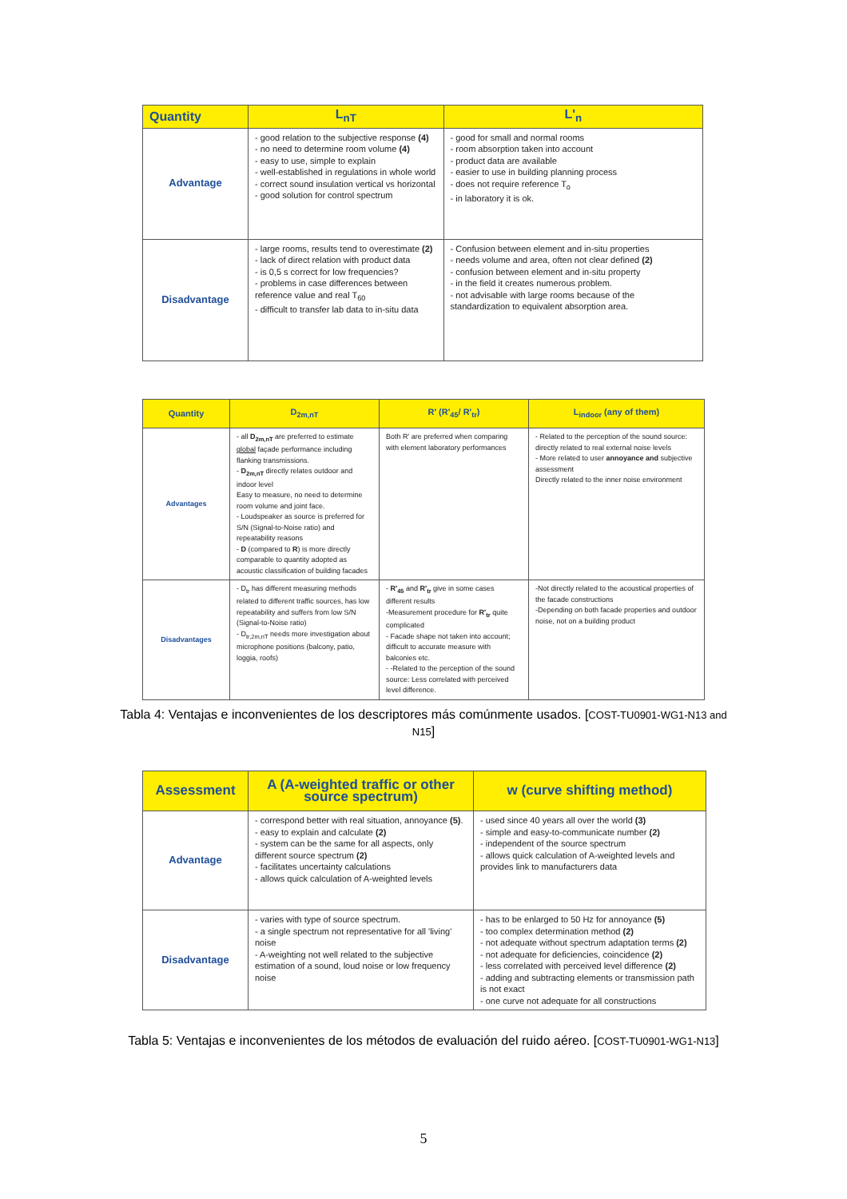| Quantity | L<sub>nT</sub> | L'<sub>n</sub> |
| --- | --- | --- |
| Advantage | - good relation to the subjective response (4) - no need to determine room volume (4) - easy to use, simple to explain - well-established in regulations in whole world - correct sound insulation vertical vs horizontal - good solution for control spectrum | - good for small and normal rooms - room absorption taken into account - product data are available - easier to use in building planning process - does not require reference T<sub>o</sub> - in laboratory it is ok. |
| Disadvantage | - large rooms, results tend to overestimate (2) - lack of direct relation with product data - is 0,5 s correct for low frequencies? - problems in case differences between reference value and real T<sub>60</sub> - difficult to transfer lab data to in-situ data | - Confusion between element and in-situ properties - needs volume and area, often not clear defined (2) - confusion between element and in-situ property - in the field it creates numerous problem. - not advisable with large rooms because of the standardization to equivalent absorption area. |
| Quantity | D<sub>2m,nT</sub> | R' (R'<sub>45</sub>/ R'<sub>tr</sub>) | L<sub>indoor</sub> (any of them) |
| --- | --- | --- | --- |
| Advantages | - all D<sub>2m,nT</sub> are preferred to estimate global façade performance including flanking transmissions. - D<sub>2m,nT</sub> directly relates outdoor and indoor level Easy to measure, no need to determine room volume and joint face. - Loudspeaker as source is preferred for S/N (Signal-to-Noise ratio) and repeatability reasons - D (compared to R ) is more directly comparable to quantity adopted as acoustic classification of building facades | Both R' are preferred when comparing with element laboratory performances | - Related to the perception of the sound source: directly related to real external noise levels - More related to user annoyance and subjective assessment Directly related to the inner noise environment |
| Disadvantages | - D<sub>tr</sub> has different measuring methods related to different traffic sources, has low repeatability and suffers from low S/N (Signal-to-Noise ratio) - D<sub>tr,2m,nT</sub> needs more investigation about microphone positions (balcony, patio, loggia, roofs) | - R'<sub>45</sub> and R'<sub>tr</sub> give in some cases different results -Measurement procedure for R'<sub>tr</sub> quite complicated - Facade shape not taken into account; difficult to accurate measure with balconies etc. - -Related to the perception of the sound source: Less correlated with perceived level difference. | -Not directly related to the acoustical properties of the facade constructions -Depending on both facade properties and outdoor noise, not on a building product |
Tabla 4: Ventajas e inconvenientes de los descriptores más comúnmente usados. [COST-TU0901-WG1-N13 and N15]
| Assessment | A (A-weighted traffic or other source spectrum) | w (curve shifting method) |
| --- | --- | --- |
| Advantage | - correspond better with real situation, annoyance (5) . - easy to explain and calculate (2) - system can be the same for all aspects, only different source spectrum (2) - facilitates uncertainty calculations - allows quick calculation of A-weighted levels | - used since 40 years all over the world (3) - simple and easy-to-communicate number (2) - independent of the source spectrum - allows quick calculation of A-weighted levels and provides link to manufacturers data |
| Disadvantage | - varies with type of source spectrum. - a single spectrum not representative for all 'living' noise - A-weighting not well related to the subjective estimation of a sound, loud noise or low frequency noise | - has to be enlarged to 50 Hz for annoyance (5) - too complex determination method (2) - not adequate without spectrum adaptation terms (2) - not adequate for deficiencies, coincidence (2) - less correlated with perceived level difference (2) - adding and subtracting elements or transmission path is not exact - one curve not adequate for all constructions |
Tabla 5: Ventajas e inconvenientes de los métodos de evaluación del ruido aéreo. [COST-TU0901-WG1-N13]
5